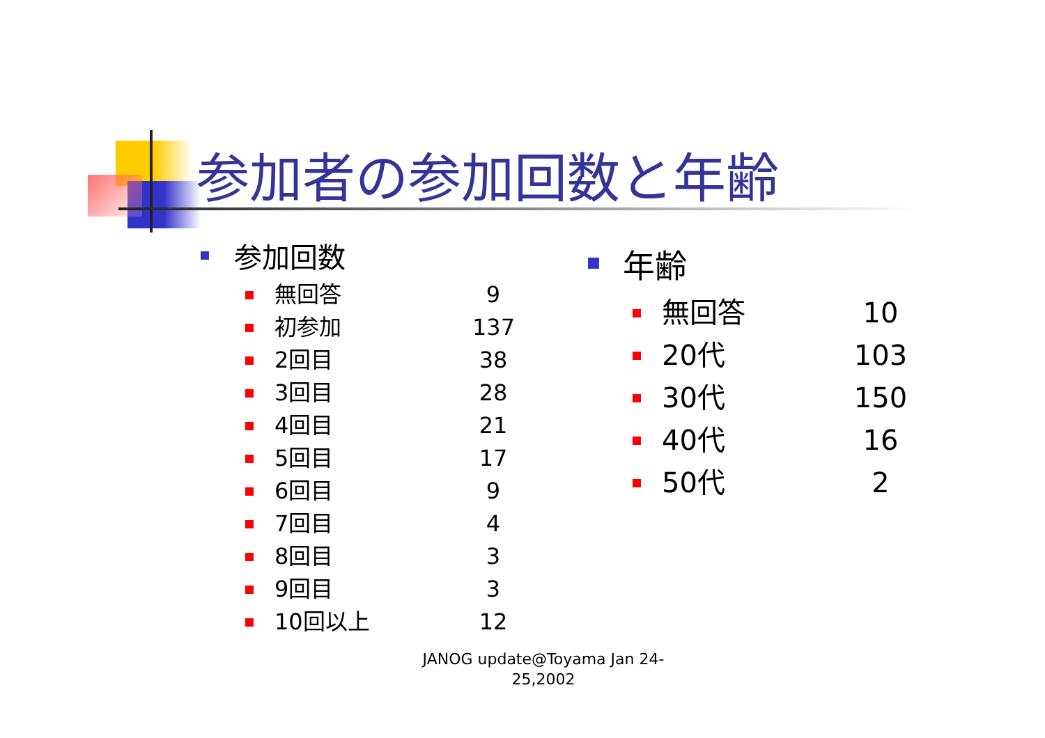参加者の参加回数と年齢
参加回数
無回答 9
初参加 137
2回目 38
3回目 28
4回目 21
5回目 17
6回目 9
7回目 4
8回目 3
9回目 3
10回以上 12
年齢
無回答 10
20代 103
30代 150
40代 16
50代 2
JANOG update@Toyama Jan 24-
25,2002